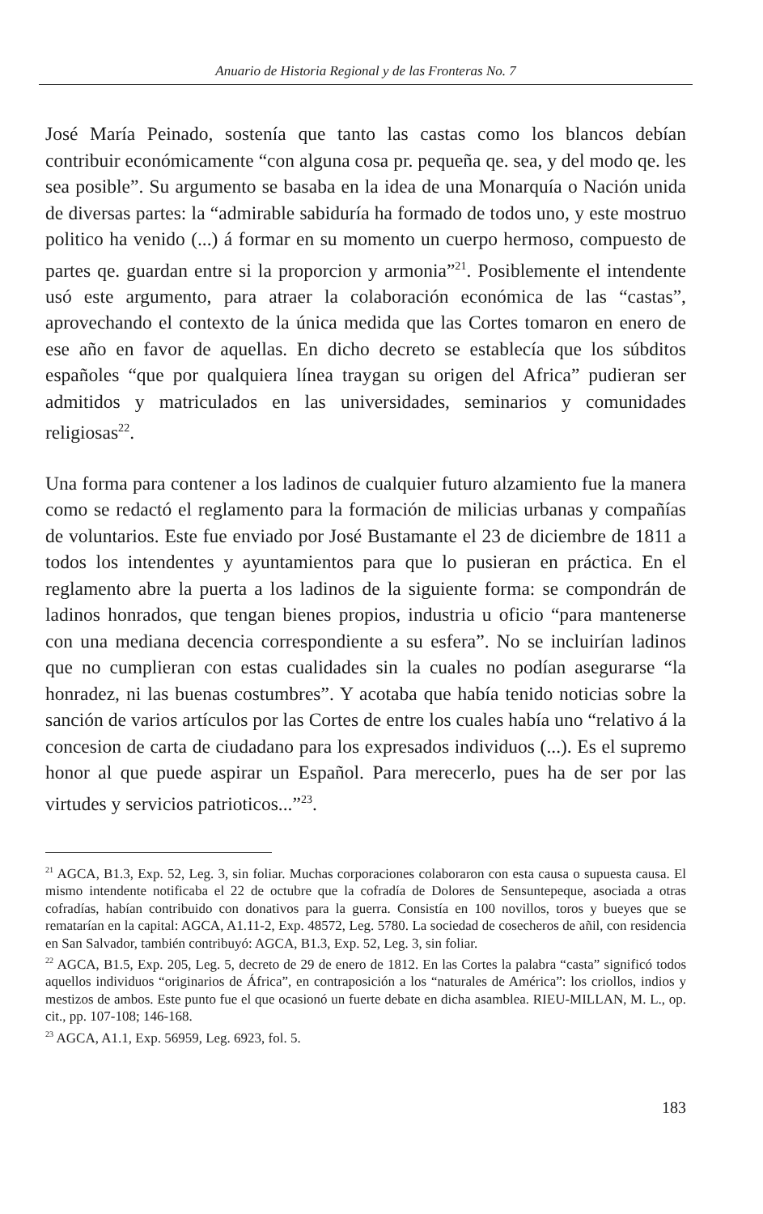Anuario de Historia Regional y de las Fronteras No. 7
José María Peinado, sostenía que tanto las castas como los blancos debían contribuir económicamente “con alguna cosa pr. pequeña qe. sea, y del modo qe. les sea posible”. Su argumento se basaba en la idea de una Monarquía o Nación unida de diversas partes: la “admirable sabiduría ha formado de todos uno, y este mostruo politico ha venido (...) á formar en su momento un cuerpo hermoso, compuesto de partes qe. guardan entre si la proporcion y armonia”<sup>21</sup>. Posiblemente el intendente usó este argumento, para atraer la colaboración económica de las “castas”, aprovechando el contexto de la única medida que las Cortes tomaron en enero de ese año en favor de aquellas. En dicho decreto se establecía que los súbditos españoles “que por qualquiera línea traygan su origen del Africa” pudieran ser admitidos y matriculados en las universidades, seminarios y comunidades religiosas<sup>22</sup>.
Una forma para contener a los ladinos de cualquier futuro alzamiento fue la manera como se redactó el reglamento para la formación de milicias urbanas y compañías de voluntarios. Este fue enviado por José Bustamante el 23 de diciembre de 1811 a todos los intendentes y ayuntamientos para que lo pusieran en práctica. En el reglamento abre la puerta a los ladinos de la siguiente forma: se compondrán de ladinos honrados, que tengan bienes propios, industria u oficio “para mantenerse con una mediana decencia correspondiente a su esfera”. No se incluirían ladinos que no cumplieran con estas cualidades sin la cuales no podían asegurarse “la honradez, ni las buenas costumbres”. Y acotaba que había tenido noticias sobre la sanción de varios artículos por las Cortes de entre los cuales había uno “relativo á la concesion de carta de ciudadano para los expresados individuos (...). Es el supremo honor al que puede aspirar un Español. Para merecerlo, pues ha de ser por las virtudes y servicios patrioticos...”<sup>23</sup>.
<sup>21</sup> AGCA, B1.3, Exp. 52, Leg. 3, sin foliar. Muchas corporaciones colaboraron con esta causa o supuesta causa. El mismo intendente notificaba el 22 de octubre que la cofradía de Dolores de Sensuntepeque, asociada a otras cofradías, habían contribuido con donativos para la guerra. Consistía en 100 novillos, toros y bueyes que se rematarían en la capital: AGCA, A1.11-2, Exp. 48572, Leg. 5780. La sociedad de cosecheros de añil, con residencia en San Salvador, también contribuyó: AGCA, B1.3, Exp. 52, Leg. 3, sin foliar.
<sup>22</sup> AGCA, B1.5, Exp. 205, Leg. 5, decreto de 29 de enero de 1812. En las Cortes la palabra “casta” significó todos aquellos individuos “originarios de África”, en contraposición a los “naturales de América”: los criollos, indios y mestizos de ambos. Este punto fue el que ocasionó un fuerte debate en dicha asamblea. RIEU-MILLAN, M. L., op. cit., pp. 107-108; 146-168.
<sup>23</sup> AGCA, A1.1, Exp. 56959, Leg. 6923, fol. 5.
183